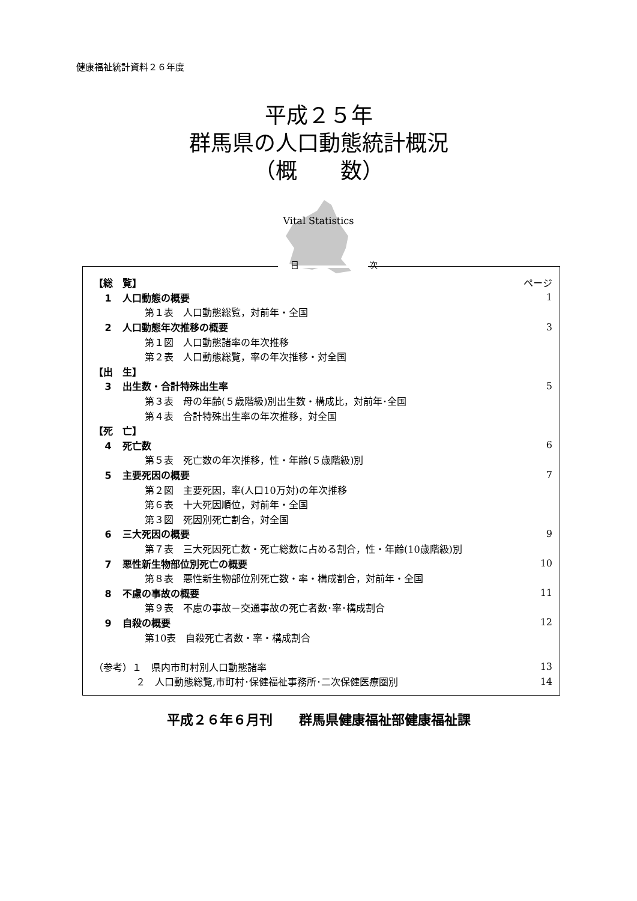健康福祉統計資料２６年度
平成２５年
群馬県の人口動態統計概況
（概　　数）
Vital Statistics
目 次
【総　覧】 ページ
1 人口動態の概要 1
第１表　人口動態総覧，対前年・全国
2 人口動態年次推移の概要 3
第１図　人口動態諸率の年次推移
第２表　人口動態総覧，率の年次推移・対全国
【出　生】
3 出生数・合計特殊出生率 5
第３表　母の年齢(５歳階級)別出生数・構成比，対前年･全国
第４表　合計特殊出生率の年次推移，対全国
【死　亡】
4 死亡数 6
第５表　死亡数の年次推移，性・年齢(５歳階級)別
5 主要死因の概要 7
第２図　主要死因，率(人口10万対)の年次推移
第６表　十大死因順位，対前年・全国
第３図　死因別死亡割合，対全国
6 三大死因の概要 9
第７表　三大死因死亡数・死亡総数に占める割合，性・年齢(10歳階級)別
7 悪性新生物部位別死亡の概要 10
第８表　悪性新生物部位別死亡数・率・構成割合，対前年・全国
8 不慮の事故の概要 11
第９表　不慮の事故－交通事故の死亡者数･率･構成割合
9 自殺の概要 12
第10表　自殺死亡者数・率・構成割合
（参考）１　県内市町村別人口動態諸率 13
２　人口動態総覧,市町村･保健福祉事務所･二次保健医療圏別 14
平成２６年６月刊　　群馬県健康福祉部健康福祉課